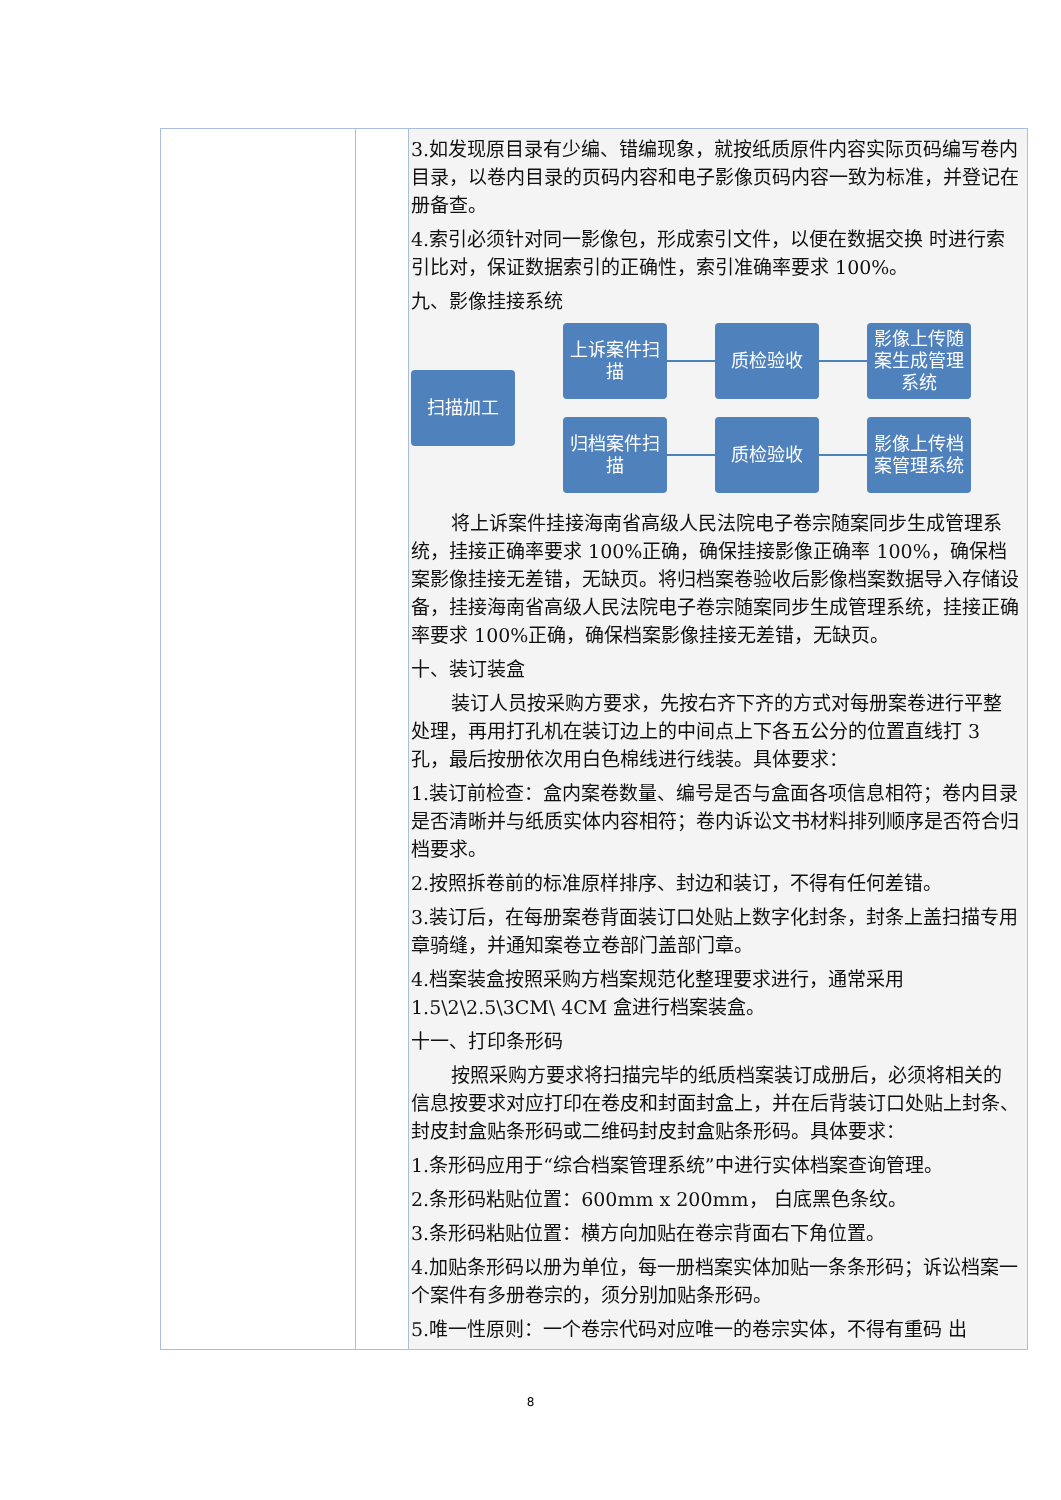| | | 3.如发现原目录有少编、错编现象，就按纸质原件内容实际页码编写卷内目录，以卷内目录的页码内容和电子影像页码内容一致为标准，并登记在册备查。 4.索引必须针对同一影像包，形成索引文件，以便在数据交换 时进行索引比对，保证数据索引的正确性，索引准确率要求 100%。 九、影像挂接系统 扫描加工 上诉案件扫描 质检验收 影像上传随案生成管理系统 归档案件扫描 质检验收 影像上传档案管理系统 将上诉案件挂接海南省高级人民法院电子卷宗随案同步生成管理系统，挂接正确率要求 100%正确，确保挂接影像正确率 100%，确保档案影像挂接无差错，无缺页。将归档案卷验收后影像档案数据导入存储设备，挂接海南省高级人民法院电子卷宗随案同步生成管理系统，挂接正确率要求 100%正确，确保档案影像挂接无差错，无缺页。 十、装订装盒 装订人员按采购方要求，先按右齐下齐的方式对每册案卷进行平整处理，再用打孔机在装订边上的中间点上下各五公分的位置直线打 3 孔，最后按册依次用白色棉线进行线装。具体要求： 1.装订前检查：盒内案卷数量、编号是否与盒面各项信息相符；卷内目录是否清晰并与纸质实体内容相符；卷内诉讼文书材料排列顺序是否符合归档要求。 2.按照拆卷前的标准原样排序、封边和装订，不得有任何差错。 3.装订后，在每册案卷背面装订口处贴上数字化封条，封条上盖扫描专用章骑缝，并通知案卷立卷部门盖部门章。 4.档案装盒按照采购方档案规范化整理要求进行，通常采用 1.5\2\2.5\3CM\ 4CM 盒进行档案装盒。 十一、打印条形码 按照采购方要求将扫描完毕的纸质档案装订成册后，必须将相关的信息按要求对应打印在卷皮和封面封盒上，并在后背装订口处贴上封条、封皮封盒贴条形码或二维码封皮封盒贴条形码。具体要求： 1.条形码应用于“综合档案管理系统”中进行实体档案查询管理。 2.条形码粘贴位置：600mm x 200mm， 白底黑色条纹。 3.条形码粘贴位置：横方向加贴在卷宗背面右下角位置。 4.加贴条形码以册为单位，每一册档案实体加贴一条条形码；诉讼档案一个案件有多册卷宗的，须分别加贴条形码。 5.唯一性原则：一个卷宗代码对应唯一的卷宗实体，不得有重码 出 |
8